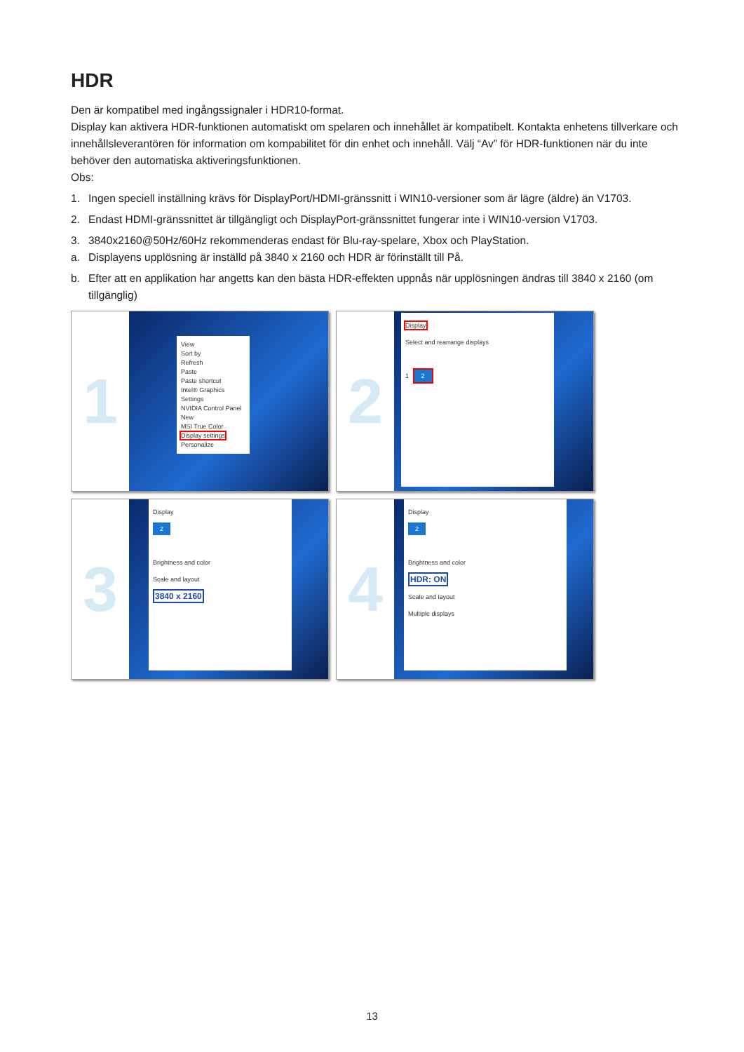HDR
Den är kompatibel med ingångssignaler i HDR10-format.
Display kan aktivera HDR-funktionen automatiskt om spelaren och innehållet är kompatibelt. Kontakta enhetens tillverkare och innehållsleverantören för information om kompabilitet för din enhet och innehåll. Välj “Av” för HDR-funktionen när du inte behöver den automatiska aktiveringsfunktionen.
Obs:
1. Ingen speciell inställning krävs för DisplayPort/HDMI-gränssnitt i WIN10-versioner som är lägre (äldre) än V1703.
2. Endast HDMI-gränssnittet är tillgängligt och DisplayPort-gränssnittet fungerar inte i WIN10-version V1703.
3. 3840x2160@50Hz/60Hz rekommenderas endast för Blu-ray-spelare, Xbox och PlayStation.
a. Displayens upplösning är inställd på 3840 x 2160 och HDR är förinställt till På.
b. Efter att en applikation har angetts kan den bästa HDR-effekten uppnås när upplösningen ändras till 3840 x 2160 (om tillgänglig)
1
View
Sort by
Refresh
Paste
Paste shortcut
Intel® Graphics Settings
NVIDIA Control Panel
New
MSI True Color
Display settings
Personalize
2
Display
Select and rearrange displays
1 2
3
Display
2
Brightness and color
Scale and layout
3840 x 2160
4
Display
2
Brightness and color
HDR: ON
Scale and layout
Multiple displays
13